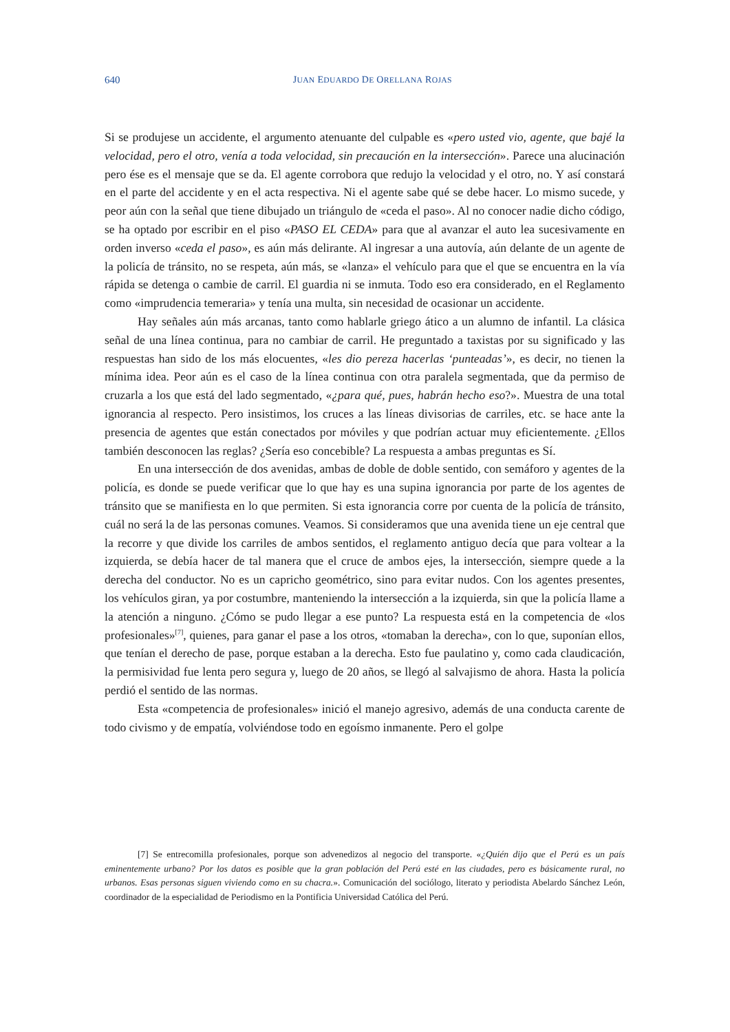640
JUAN EDUARDO DE ORELLANA ROJAS
Si se produjese un accidente, el argumento atenuante del culpable es «pero usted vio, agente, que bajé la velocidad, pero el otro, venía a toda velocidad, sin precaución en la intersección». Parece una alucinación pero ése es el mensaje que se da. El agente corrobora que redujo la velocidad y el otro, no. Y así constará en el parte del accidente y en el acta respectiva. Ni el agente sabe qué se debe hacer. Lo mismo sucede, y peor aún con la señal que tiene dibujado un triángulo de «ceda el paso». Al no conocer nadie dicho código, se ha optado por escribir en el piso «PASO EL CEDA» para que al avanzar el auto lea sucesivamente en orden inverso «ceda el paso», es aún más delirante. Al ingresar a una autovía, aún delante de un agente de la policía de tránsito, no se respeta, aún más, se «lanza» el vehículo para que el que se encuentra en la vía rápida se detenga o cambie de carril. El guardia ni se inmuta. Todo eso era considerado, en el Reglamento como «imprudencia temeraria» y tenía una multa, sin necesidad de ocasionar un accidente.
Hay señales aún más arcanas, tanto como hablarle griego ático a un alumno de infantil. La clásica señal de una línea continua, para no cambiar de carril. He preguntado a taxistas por su significado y las respuestas han sido de los más elocuentes, «les dio pereza hacerlas ‘punteadas’», es decir, no tienen la mínima idea. Peor aún es el caso de la línea continua con otra paralela segmentada, que da permiso de cruzarla a los que está del lado segmentado, «¿para qué, pues, habrán hecho eso?». Muestra de una total ignorancia al respecto. Pero insistimos, los cruces a las líneas divisorias de carriles, etc. se hace ante la presencia de agentes que están conectados por móviles y que podrían actuar muy eficientemente. ¿Ellos también desconocen las reglas? ¿Sería eso concebible? La respuesta a ambas preguntas es Sí.
En una intersección de dos avenidas, ambas de doble de doble sentido, con semáforo y agentes de la policía, es donde se puede verificar que lo que hay es una supina ignorancia por parte de los agentes de tránsito que se manifiesta en lo que permiten. Si esta ignorancia corre por cuenta de la policía de tránsito, cuál no será la de las personas comunes. Veamos. Si consideramos que una avenida tiene un eje central que la recorre y que divide los carriles de ambos sentidos, el reglamento antiguo decía que para voltear a la izquierda, se debía hacer de tal manera que el cruce de ambos ejes, la intersección, siempre quede a la derecha del conductor. No es un capricho geométrico, sino para evitar nudos. Con los agentes presentes, los vehículos giran, ya por costumbre, manteniendo la intersección a la izquierda, sin que la policía llame a la atención a ninguno. ¿Cómo se pudo llegar a ese punto? La respuesta está en la competencia de «los profesionales»<sup>[7]</sup>, quienes, para ganar el pase a los otros, «tomaban la derecha», con lo que, suponían ellos, que tenían el derecho de pase, porque estaban a la derecha. Esto fue paulatino y, como cada claudicación, la permisividad fue lenta pero segura y, luego de 20 años, se llegó al salvajismo de ahora. Hasta la policía perdió el sentido de las normas.
Esta «competencia de profesionales» inició el manejo agresivo, además de una conducta carente de todo civismo y de empatía, volviéndose todo en egoísmo inmanente. Pero el golpe
[7] Se entrecomilla profesionales, porque son advenedizos al negocio del transporte. «¿Quién dijo que el Perú es un país eminentemente urbano? Por los datos es posible que la gran población del Perú esté en las ciudades, pero es básicamente rural, no urbanos. Esas personas siguen viviendo como en su chacra.». Comunicación del sociólogo, literato y periodista Abelardo Sánchez León, coordinador de la especialidad de Periodismo en la Pontificia Universidad Católica del Perú.